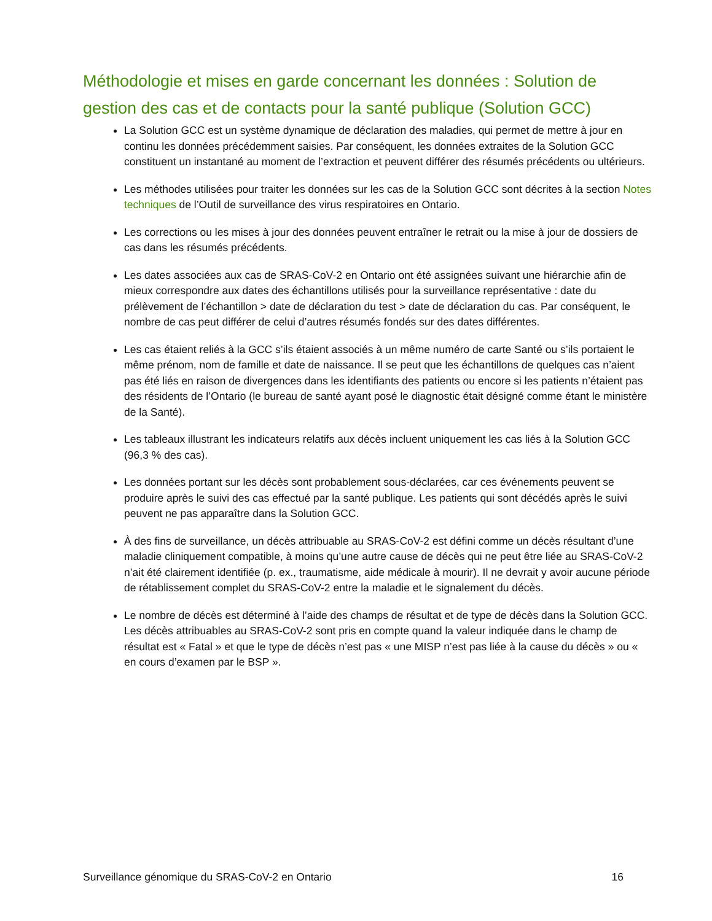Méthodologie et mises en garde concernant les données : Solution de gestion des cas et de contacts pour la santé publique (Solution GCC)
La Solution GCC est un système dynamique de déclaration des maladies, qui permet de mettre à jour en continu les données précédemment saisies. Par conséquent, les données extraites de la Solution GCC constituent un instantané au moment de l’extraction et peuvent différer des résumés précédents ou ultérieurs.
Les méthodes utilisées pour traiter les données sur les cas de la Solution GCC sont décrites à la section Notes techniques de l’Outil de surveillance des virus respiratoires en Ontario.
Les corrections ou les mises à jour des données peuvent entraîner le retrait ou la mise à jour de dossiers de cas dans les résumés précédents.
Les dates associées aux cas de SRAS-CoV-2 en Ontario ont été assignées suivant une hiérarchie afin de mieux correspondre aux dates des échantillons utilisés pour la surveillance représentative : date du prélèvement de l’échantillon > date de déclaration du test > date de déclaration du cas. Par conséquent, le nombre de cas peut différer de celui d’autres résumés fondés sur des dates différentes.
Les cas étaient reliés à la GCC s’ils étaient associés à un même numéro de carte Santé ou s’ils portaient le même prénom, nom de famille et date de naissance. Il se peut que les échantillons de quelques cas n’aient pas été liés en raison de divergences dans les identifiants des patients ou encore si les patients n’étaient pas des résidents de l’Ontario (le bureau de santé ayant posé le diagnostic était désigné comme étant le ministère de la Santé).
Les tableaux illustrant les indicateurs relatifs aux décès incluent uniquement les cas liés à la Solution GCC (96,3 % des cas).
Les données portant sur les décès sont probablement sous-déclarées, car ces événements peuvent se produire après le suivi des cas effectué par la santé publique. Les patients qui sont décédés après le suivi peuvent ne pas apparaître dans la Solution GCC.
À des fins de surveillance, un décès attribuable au SRAS-CoV-2 est défini comme un décès résultant d’une maladie cliniquement compatible, à moins qu’une autre cause de décès qui ne peut être liée au SRAS-CoV-2 n’ait été clairement identifiée (p. ex., traumatisme, aide médicale à mourir). Il ne devrait y avoir aucune période de rétablissement complet du SRAS-CoV-2 entre la maladie et le signalement du décès.
Le nombre de décès est déterminé à l’aide des champs de résultat et de type de décès dans la Solution GCC. Les décès attribuables au SRAS-CoV-2 sont pris en compte quand la valeur indiquée dans le champ de résultat est « Fatal » et que le type de décès n’est pas « une MISP n’est pas liée à la cause du décès » ou « en cours d’examen par le BSP ».
Surveillance génomique du SRAS-CoV-2 en Ontario 16